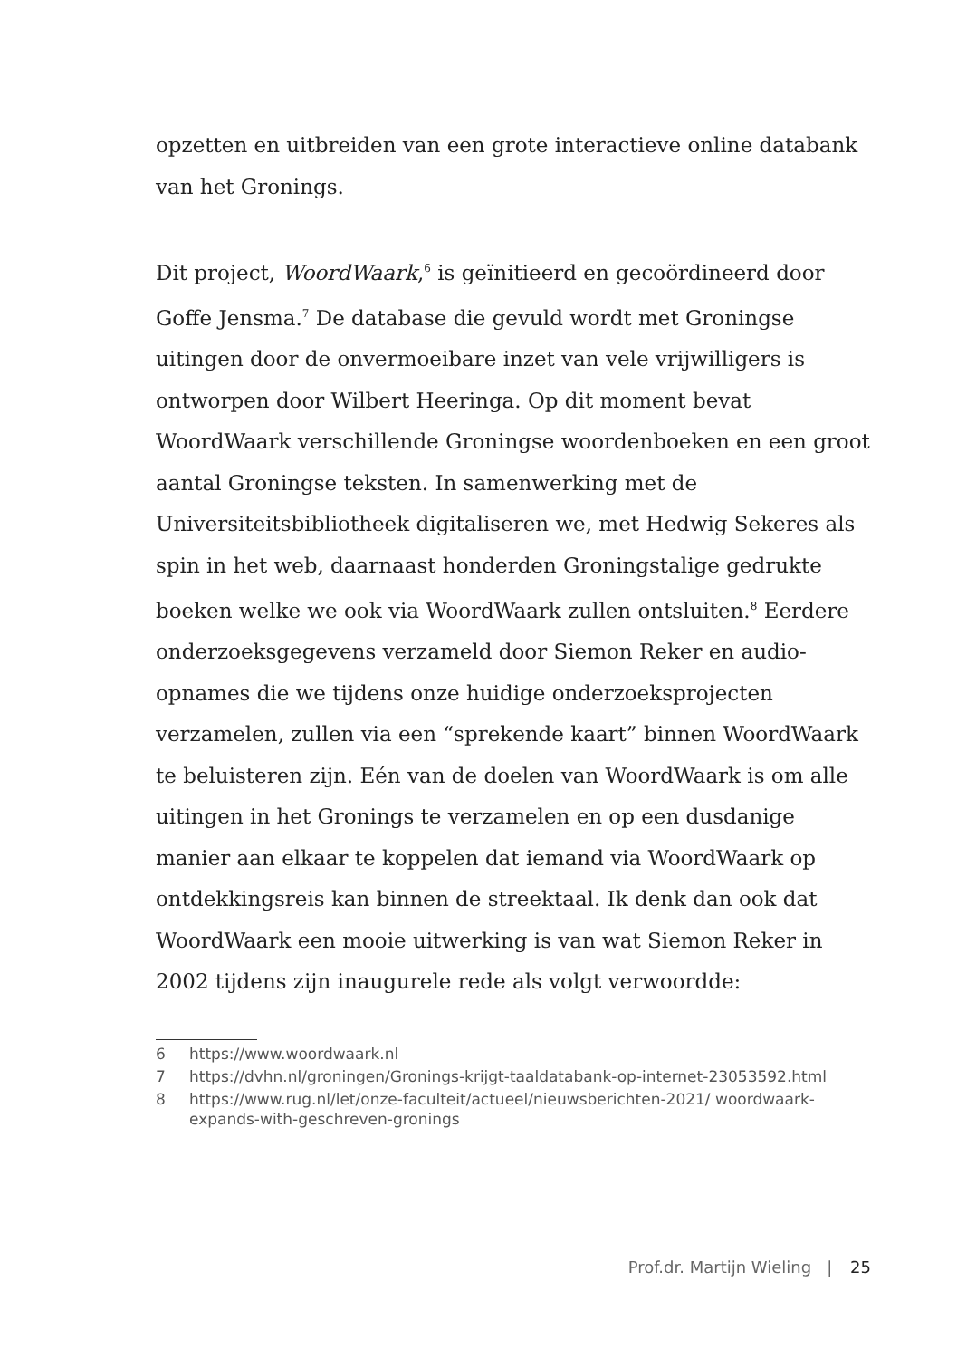opzetten en uitbreiden van een grote interactieve online data­bank van het Gronings.
Dit project, WoordWaark,<sup>6</sup> is geïnitieerd en gecoördineerd door Goffe Jensma.<sup>7</sup> De database die gevuld wordt met Groningse uitingen door de onvermoeibare inzet van vele vrijwilligers is ontworpen door Wilbert Heeringa. Op dit moment bevat WoordWaark verschillende Groningse woordenboeken en een groot aantal Groningse teksten. In samenwerking met de Universiteitsbibliotheek digitaliseren we, met Hedwig Sekeres als spin in het web, daarnaast honderden Groningstalige gedrukte boeken welke we ook via WoordWaark zullen ontsluiten.<sup>8</sup> Eerdere onderzoeksgegevens verzameld door Siemon Reker en audio-opnames die we tijdens onze huidige onder­zoeksprojecten verzamelen, zullen via een “sprekende kaart” binnen WoordWaark te beluisteren zijn. Eén van de doelen van WoordWaark is om alle uitingen in het Gronings te verzamelen en op een dusdanige manier aan elkaar te koppelen dat iemand via WoordWaark op ontdekkingsreis kan binnen de streektaal. Ik denk dan ook dat WoordWaark een mooie uitwerking is van wat Siemon Reker in 2002 tijdens zijn inaugurele rede als volgt verwoordde:
6 https://www.woordwaark.nl
7 https://dvhn.nl/groningen/Gronings-krijgt-taaldatabank-op-internet-23053592.html
8 https://www.rug.nl/let/onze-faculteit/actueel/nieuwsberichten-2021/ woordwaark-expands-with-geschreven-gronings
Prof.dr. Martijn Wieling | 25